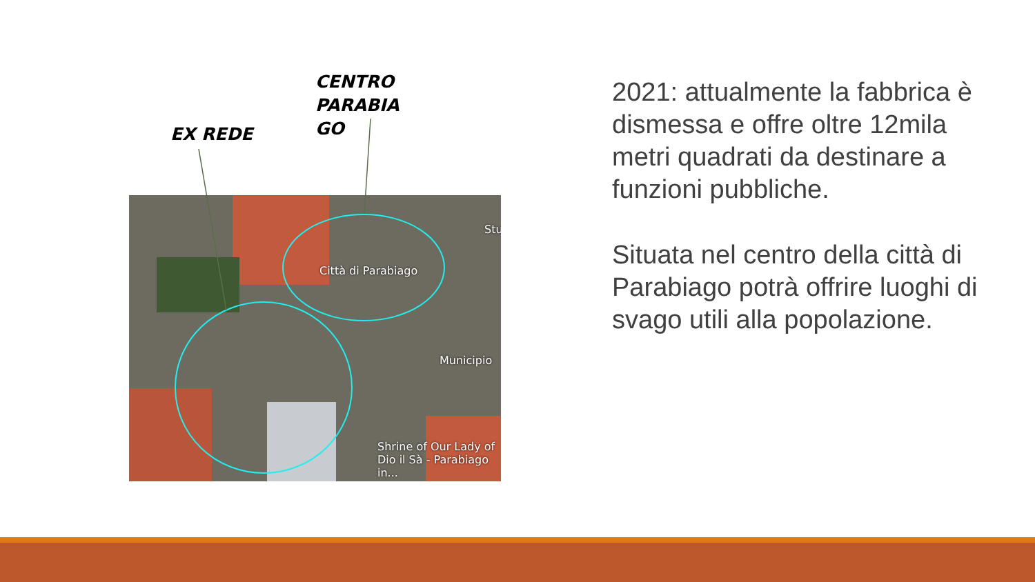CENTRO
PARABIA
GO
EX REDE
Città di Parabiago
Municipio
Stu
Shrine of Our Lady of
Dio il Sà - Parabiago in...
2021: attualmente la fabbrica è dismessa e offre oltre 12mila metri quadrati da destinare a funzioni pubbliche.
Situata nel centro della città di Parabiago potrà offrire luoghi di svago utili alla popolazione.